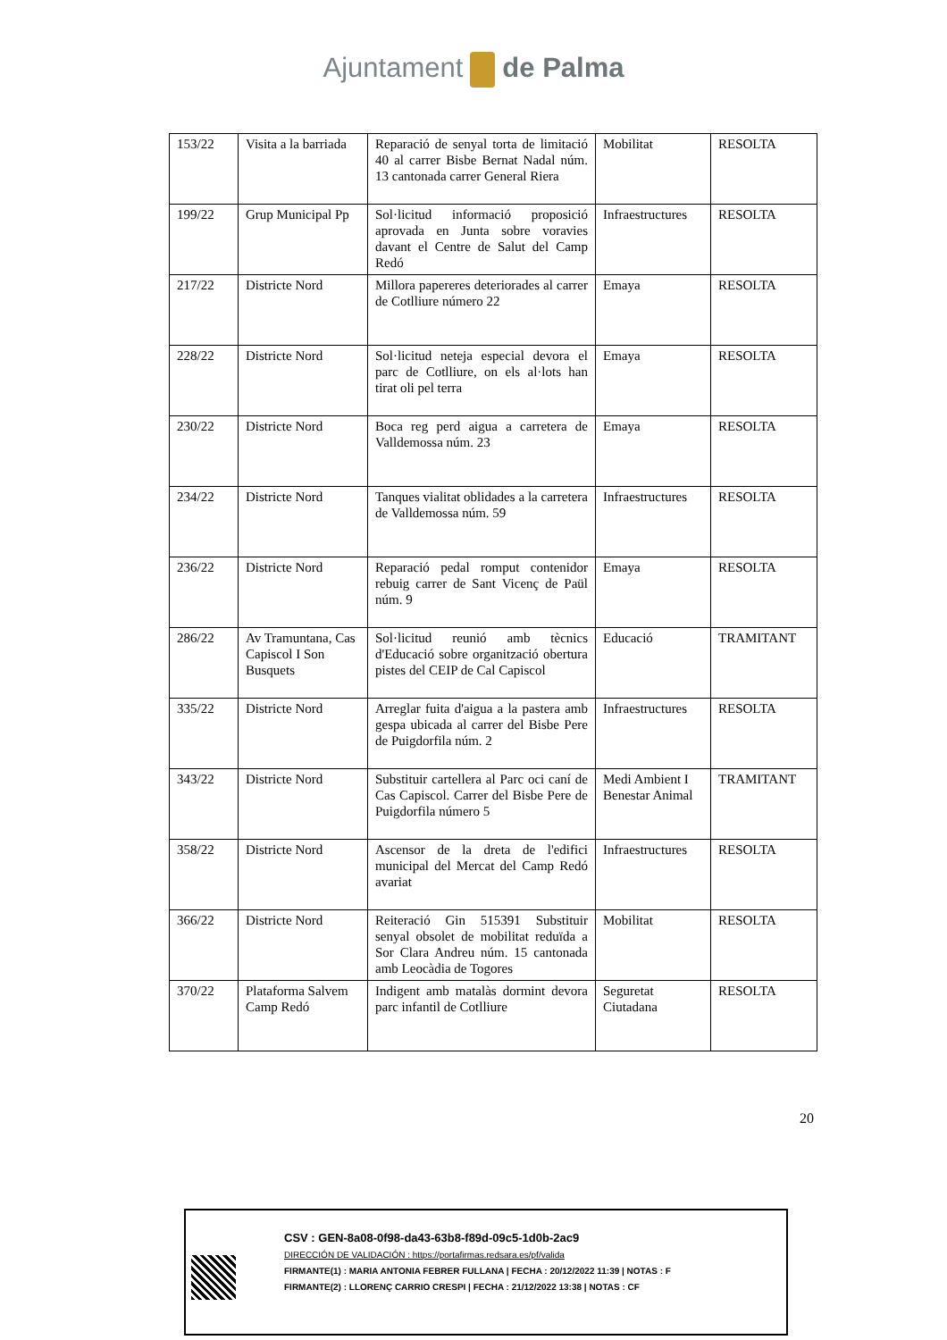Ajuntament de Palma
| 153/22 | Visita a la barriada | Reparació de senyal torta de limitació 40 al carrer Bisbe Bernat Nadal núm. 13 cantonada carrer General Riera | Mobilitat | RESOLTA |
| 199/22 | Grup Municipal Pp | Sol·licitud informació proposició aprovada en Junta sobre voravies davant el Centre de Salut del Camp Redó | Infraestructures | RESOLTA |
| 217/22 | Districte Nord | Millora papereres deteriorades al carrer de Cotlliure número 22 | Emaya | RESOLTA |
| 228/22 | Districte Nord | Sol·licitud neteja especial devora el parc de Cotlliure, on els al·lots han tirat oli pel terra | Emaya | RESOLTA |
| 230/22 | Districte Nord | Boca reg perd aigua a carretera de Valldemossa núm. 23 | Emaya | RESOLTA |
| 234/22 | Districte Nord | Tanques vialitat oblidades a la carretera de Valldemossa núm. 59 | Infraestructures | RESOLTA |
| 236/22 | Districte Nord | Reparació pedal romput contenidor rebuig carrer de Sant Vicenç de Paül núm. 9 | Emaya | RESOLTA |
| 286/22 | Av Tramuntana, Cas Capiscol I Son Busquets | Sol·licitud reunió amb tècnics d'Educació sobre organització obertura pistes del CEIP de Cal Capiscol | Educació | TRAMITANT |
| 335/22 | Districte Nord | Arreglar fuita d'aigua a la pastera amb gespa ubicada al carrer del Bisbe Pere de Puigdorfila núm. 2 | Infraestructures | RESOLTA |
| 343/22 | Districte Nord | Substituir cartellera al Parc oci caní de Cas Capiscol. Carrer del Bisbe Pere de Puigdorfila número 5 | Medi Ambient I Benestar Animal | TRAMITANT |
| 358/22 | Districte Nord | Ascensor de la dreta de l'edifici municipal del Mercat del Camp Redó avariat | Infraestructures | RESOLTA |
| 366/22 | Districte Nord | Reiteració Gin 515391 Substituir senyal obsolet de mobilitat reduïda a Sor Clara Andreu núm. 15 cantonada amb Leocàdia de Togores | Mobilitat | RESOLTA |
| 370/22 | Plataforma Salvem Camp Redó | Indigent amb matalàs dormint devora parc infantil de Cotlliure | Seguretat Ciutadana | RESOLTA |
20
CSV : GEN-8a08-0f98-da43-63b8-f89d-09c5-1d0b-2ac9
DIRECCIÓN DE VALIDACIÓN : https://portafirmas.redsara.es/pf/valida
FIRMANTE(1) : MARIA ANTONIA FEBRER FULLANA | FECHA : 20/12/2022 11:39 | NOTAS : F
FIRMANTE(2) : LLORENÇ CARRIO CRESPI | FECHA : 21/12/2022 13:38 | NOTAS : CF